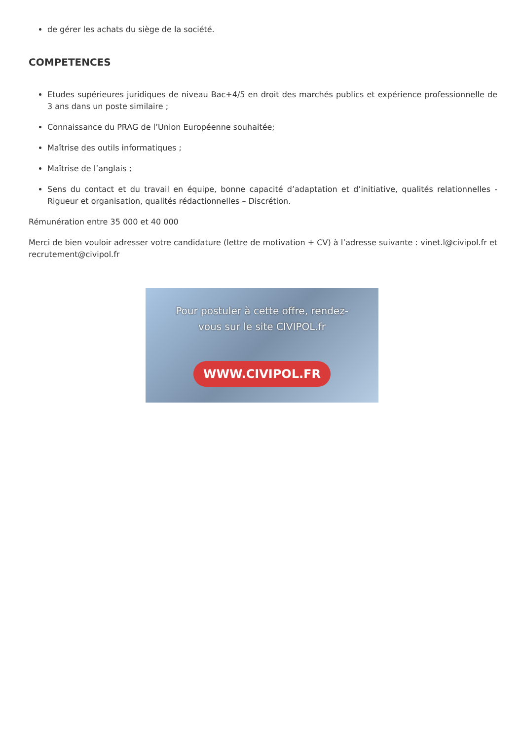de gérer les achats du siège de la société.
COMPETENCES
Etudes supérieures juridiques de niveau Bac+4/5 en droit des marchés publics et expérience professionnelle de 3 ans dans un poste similaire ;
Connaissance du PRAG de l’Union Européenne souhaitée;
Maîtrise des outils informatiques ;
Maîtrise de l’anglais ;
Sens du contact et du travail en équipe, bonne capacité d’adaptation et d’initiative, qualités relationnelles - Rigueur et organisation, qualités rédactionnelles – Discrétion.
Rémunération entre 35 000 et 40 000
Merci de bien vouloir adresser votre candidature (lettre de motivation + CV) à l’adresse suivante : vinet.l@civipol.fr et recrutement@civipol.fr
Pour postuler à cette offre, rendez-vous sur le site CIVIPOL.fr
WWW.CIVIPOL.FR